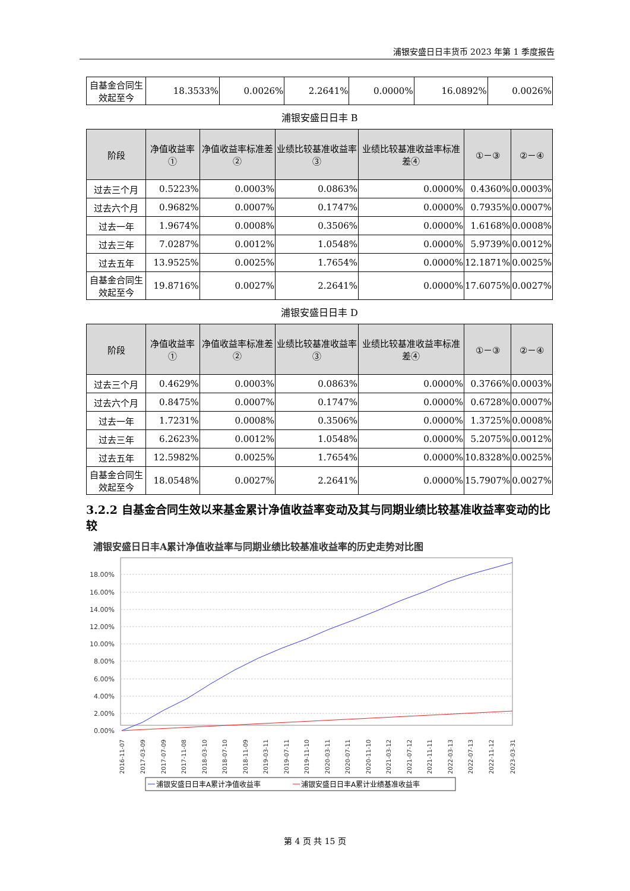浦银安盛日日丰货币 2023 年第 1 季度报告
| 自基金合同生效起至今 | 18.3533% | 0.0026% | 2.2641% | 0.0000% | 16.0892% | 0.0026% |
浦银安盛日日丰 B
| 阶段 | 净值收益率① | 净值收益率标准差② | 业绩比较基准收益率③ | 业绩比较基准收益率标准差④ | ①－③ | ②－④ |
| --- | --- | --- | --- | --- | --- | --- |
| 过去三个月 | 0.5223% | 0.0003% | 0.0863% | 0.0000% | 0.4360% | 0.0003% |
| 过去六个月 | 0.9682% | 0.0007% | 0.1747% | 0.0000% | 0.7935% | 0.0007% |
| 过去一年 | 1.9674% | 0.0008% | 0.3506% | 0.0000% | 1.6168% | 0.0008% |
| 过去三年 | 7.0287% | 0.0012% | 1.0548% | 0.0000% | 5.9739% | 0.0012% |
| 过去五年 | 13.9525% | 0.0025% | 1.7654% | 0.0000% | 12.1871% | 0.0025% |
| 自基金合同生效起至今 | 19.8716% | 0.0027% | 2.2641% | 0.0000% | 17.6075% | 0.0027% |
浦银安盛日日丰 D
| 阶段 | 净值收益率① | 净值收益率标准差② | 业绩比较基准收益率③ | 业绩比较基准收益率标准差④ | ①－③ | ②－④ |
| --- | --- | --- | --- | --- | --- | --- |
| 过去三个月 | 0.4629% | 0.0003% | 0.0863% | 0.0000% | 0.3766% | 0.0003% |
| 过去六个月 | 0.8475% | 0.0007% | 0.1747% | 0.0000% | 0.6728% | 0.0007% |
| 过去一年 | 1.7231% | 0.0008% | 0.3506% | 0.0000% | 1.3725% | 0.0008% |
| 过去三年 | 6.2623% | 0.0012% | 1.0548% | 0.0000% | 5.2075% | 0.0012% |
| 过去五年 | 12.5982% | 0.0025% | 1.7654% | 0.0000% | 10.8328% | 0.0025% |
| 自基金合同生效起至今 | 18.0548% | 0.0027% | 2.2641% | 0.0000% | 15.7907% | 0.0027% |
3.2.2 自基金合同生效以来基金累计净值收益率变动及其与同期业绩比较基准收益率变动的比较
浦银安盛日日丰A累计净值收益率与同期业绩比较基准收益率的历史走势对比图
18.00%
16.00%
14.00%
12.00%
10.00%
8.00%
6.00%
4.00%
2.00%
0.00%
2016-11-07
2017-03-09
2017-07-09
2017-11-08
2018-03-10
2018-07-10
2018-11-09
2019-03-11
2019-07-11
2019-11-10
2020-03-11
2020-07-11
2020-11-10
2021-03-12
2021-07-12
2021-11-11
2022-03-13
2022-07-13
2022-11-12
2023-03-31
浦银安盛日日丰A累计净值收益率
浦银安盛日日丰A累计业绩基准收益率
第 4 页 共 15 页